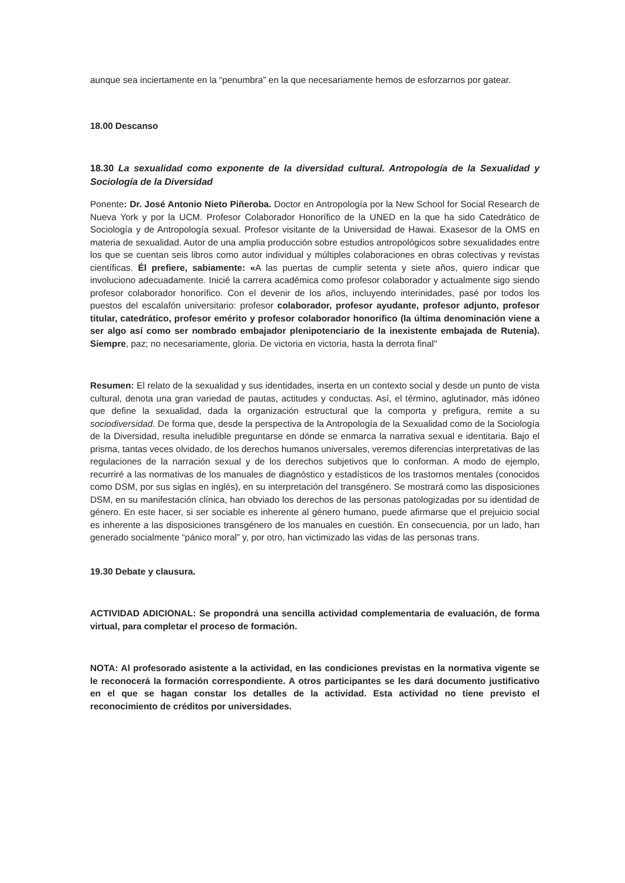aunque sea inciertamente en la “penumbra” en la que necesariamente hemos de esforzarnos por gatear.
18.00 Descanso
18.30 La sexualidad como exponente de la diversidad cultural. Antropología de la Sexualidad y Sociología de la Diversidad
Ponente: Dr. José Antonio Nieto Piñeroba. Doctor en Antropología por la New School for Social Research de Nueva York y por la UCM. Profesor Colaborador Honorífico de la UNED en la que ha sido Catedrático de Sociología y de Antropología sexual. Profesor visitante de la Universidad de Hawai. Exasesor de la OMS en materia de sexualidad. Autor de una amplia producción sobre estudios antropológicos sobre sexualidades entre los que se cuentan seis libros como autor individual y múltiples colaboraciones en obras colectivas y revistas científicas. Él prefiere, sabiamente: «A las puertas de cumplir setenta y siete años, quiero indicar que involuciono adecuadamente. Inicié la carrera académica como profesor colaborador y actualmente sigo siendo profesor colaborador honorífico. Con el devenir de los años, incluyendo interinidades, pasé por todos los puestos del escalafón universitario: profesor colaborador, profesor ayudante, profesor adjunto, profesor titular, catedrático, profesor emérito y profesor colaborador honorífico (la última denominación viene a ser algo así como ser nombrado embajador plenipotenciario de la inexistente embajada de Rutenia). Siempre, paz; no necesariamente, gloria. De victoria en victoria, hasta la derrota final"
Resumen: El relato de la sexualidad y sus identidades, inserta en un contexto social y desde un punto de vista cultural, denota una gran variedad de pautas, actitudes y conductas. Así, el término, aglutinador, más idóneo que define la sexualidad, dada la organización estructural que la comporta y prefigura, remite a su sociodiversidad. De forma que, desde la perspectiva de la Antropología de la Sexualidad como de la Sociología de la Diversidad, resulta ineludible preguntarse en dónde se enmarca la narrativa sexual e identitaria. Bajo el prisma, tantas veces olvidado, de los derechos humanos universales, veremos diferencias interpretativas de las regulaciones de la narración sexual y de los derechos subjetivos que lo conforman. A modo de ejemplo, recurriré a las normativas de los manuales de diagnóstico y estadísticos de los trastornos mentales (conocidos como DSM, por sus siglas en inglés), en su interpretación del transgénero. Se mostrará como las disposiciones DSM, en su manifestación clínica, han obviado los derechos de las personas patologizadas por su identidad de género. En este hacer, si ser sociable es inherente al género humano, puede afirmarse que el prejuicio social es inherente a las disposiciones transgénero de los manuales en cuestión. En consecuencia, por un lado, han generado socialmente “pánico moral” y, por otro, han victimizado las vidas de las personas trans.
19.30 Debate y clausura.
ACTIVIDAD ADICIONAL: Se propondrá una sencilla actividad complementaria de evaluación, de forma virtual, para completar el proceso de formación.
NOTA: Al profesorado asistente a la actividad, en las condiciones previstas en la normativa vigente se le reconocerá la formación correspondiente. A otros participantes se les dará documento justificativo en el que se hagan constar los detalles de la actividad. Esta actividad no tiene previsto el reconocimiento de créditos por universidades.